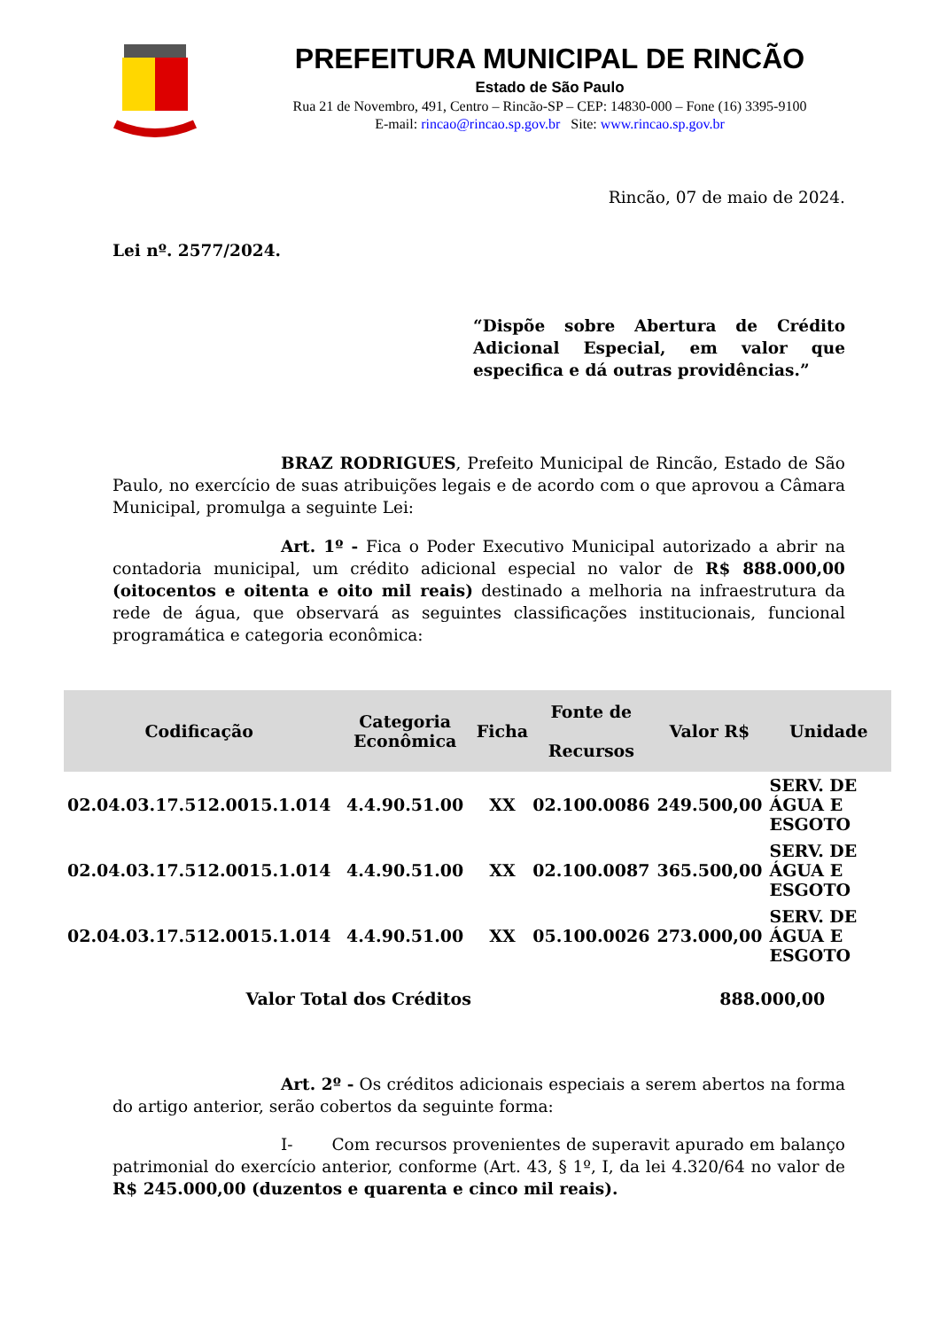PREFEITURA MUNICIPAL DE RINCÃO
Estado de São Paulo
Rua 21 de Novembro, 491, Centro – Rincão-SP – CEP: 14830-000 – Fone (16) 3395-9100
E-mail: rincao@rincao.sp.gov.br Site: www.rincao.sp.gov.br
Rincão, 07 de maio de 2024.
Lei nº. 2577/2024.
“Dispõe sobre Abertura de Crédito Adicional Especial, em valor que especifica e dá outras providências.”
BRAZ RODRIGUES, Prefeito Municipal de Rincão, Estado de São Paulo, no exercício de suas atribuições legais e de acordo com o que aprovou a Câmara Municipal, promulga a seguinte Lei:
Art. 1º - Fica o Poder Executivo Municipal autorizado a abrir na contadoria municipal, um crédito adicional especial no valor de R$ 888.000,00 (oitocentos e oitenta e oito mil reais) destinado a melhoria na infraestrutura da rede de água, que observará as seguintes classificações institucionais, funcional programática e categoria econômica:
| Codificação | Categoria Econômica | Ficha | Fonte de Recursos | Valor R$ | Unidade |
| --- | --- | --- | --- | --- | --- |
| 02.04.03.17.512.0015.1.014 | 4.4.90.51.00 | XX | 02.100.0086 | 249.500,00 | SERV. DE ÁGUA E ESGOTO |
| 02.04.03.17.512.0015.1.014 | 4.4.90.51.00 | XX | 02.100.0087 | 365.500,00 | SERV. DE ÁGUA E ESGOTO |
| 02.04.03.17.512.0015.1.014 | 4.4.90.51.00 | XX | 05.100.0026 | 273.000,00 | SERV. DE ÁGUA E ESGOTO |
| Valor Total dos Créditos | | | | 888.000,00 | |
Art. 2º - Os créditos adicionais especiais a serem abertos na forma do artigo anterior, serão cobertos da seguinte forma:
I- Com recursos provenientes de superavit apurado em balanço patrimonial do exercício anterior, conforme (Art. 43, § 1º, I, da lei 4.320/64 no valor de R$ 245.000,00 (duzentos e quarenta e cinco mil reais).